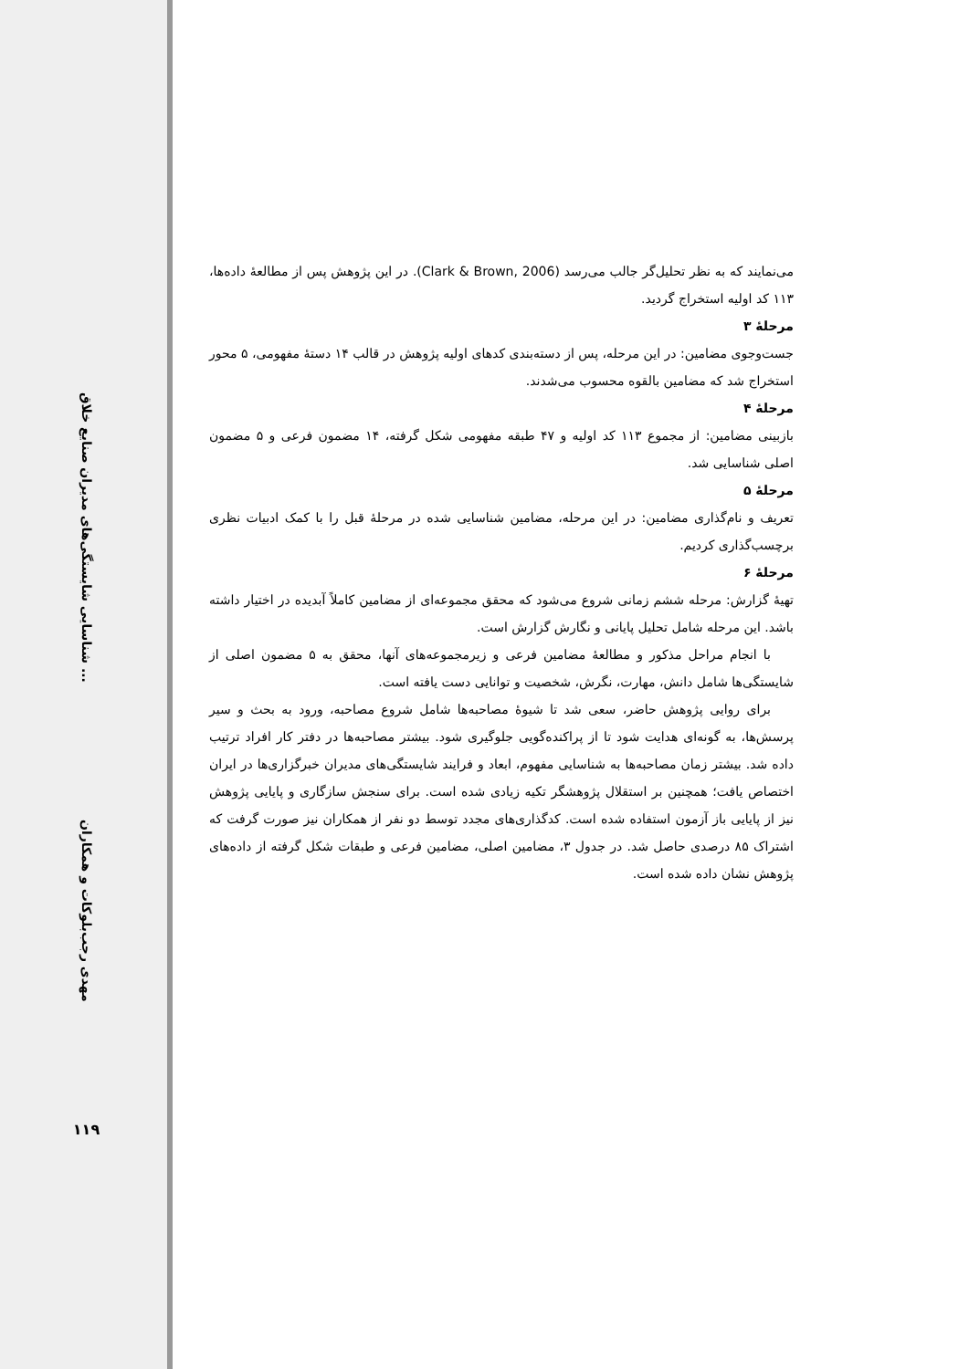شناسایی شایستگی‌های مدیران صنایع خلاق ...
مهدی رجب‌بلوکات و همکاران
۱۱۹
می‌نمایند که به نظر تحلیل‌گر جالب می‌رسد (Clark & Brown, 2006). در این پژوهش پس از مطالعۀ داده‌ها، ۱۱۳ کد اولیه استخراج گردید.
مرحلۀ ۳
جست‌وجوی مضامین: در این مرحله، پس از دسته‌بندی کدهای اولیه پژوهش در قالب ۱۴ دستۀ مفهومی، ۵ محور استخراج شد که مضامین بالقوه محسوب می‌شدند.
مرحلۀ ۴
بازبینی مضامین: از مجموع ۱۱۳ کد اولیه و ۴۷ طبقه مفهومی شکل گرفته، ۱۴ مضمون فرعی و ۵ مضمون اصلی شناسایی شد.
مرحلۀ ۵
تعریف و نام‌گذاری مضامین: در این مرحله، مضامین شناسایی شده در مرحلۀ قبل را با کمک ادبیات نظری برچسب‌گذاری کردیم.
مرحلۀ ۶
تهیۀ گزارش: مرحله ششم زمانی شروع می‌شود که محقق مجموعه‌ای از مضامین کاملاً آبدیده در اختیار داشته باشد. این مرحله شامل تحلیل پایانی و نگارش گزارش است.
با انجام مراحل مذکور و مطالعۀ مضامین فرعی و زیرمجموعه‌های آنها، محقق به ۵ مضمون اصلی از شایستگی‌ها شامل دانش، مهارت، نگرش، شخصیت و توانایی دست یافته است.
برای روایی پژوهش حاضر، سعی شد تا شیوۀ مصاحبه‌ها شامل شروع مصاحبه، ورود به بحث و سیر پرسش‌ها، به گونه‌ای هدایت شود تا از پراکنده‌گویی جلوگیری شود. بیشتر مصاحبه‌ها در دفتر کار افراد ترتیب داده شد. بیشتر زمان مصاحبه‌ها به شناسایی مفهوم، ابعاد و فرایند شایستگی‌های مدیران خبرگزاری‌ها در ایران اختصاص یافت؛ همچنین بر استقلال پژوهشگر تکیه زیادی شده است. برای سنجش سازگاری و پایایی پژوهش نیز از پایایی باز آزمون استفاده شده است. کدگذاری‌های مجدد توسط دو نفر از همکاران نیز صورت گرفت که اشتراک ۸۵ درصدی حاصل شد. در جدول ۳، مضامین اصلی، مضامین فرعی و طبقات شکل گرفته از داده‌های پژوهش نشان داده شده است.